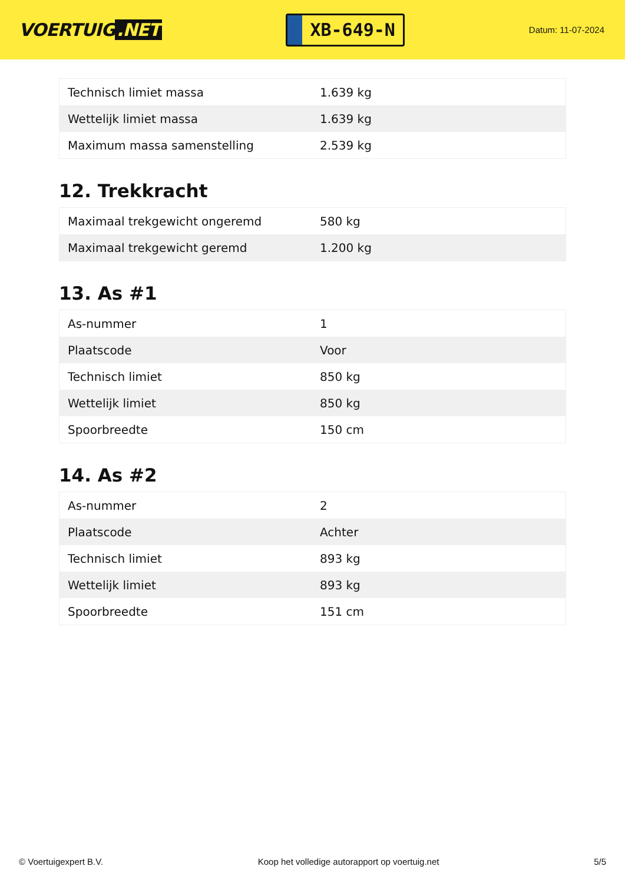VOERTUIG.NET
XB-649-N
Datum: 11-07-2024
| Technisch limiet massa | 1.639 kg |
| Wettelijk limiet massa | 1.639 kg |
| Maximum massa samenstelling | 2.539 kg |
12. Trekkracht
| Maximaal trekgewicht ongeremd | 580 kg |
| Maximaal trekgewicht geremd | 1.200 kg |
13. As #1
| As-nummer | 1 |
| Plaatscode | Voor |
| Technisch limiet | 850 kg |
| Wettelijk limiet | 850 kg |
| Spoorbreedte | 150 cm |
14. As #2
| As-nummer | 2 |
| Plaatscode | Achter |
| Technisch limiet | 893 kg |
| Wettelijk limiet | 893 kg |
| Spoorbreedte | 151 cm |
© Voertuigexpert B.V. Koop het volledige autorapport op voertuig.net 5/5